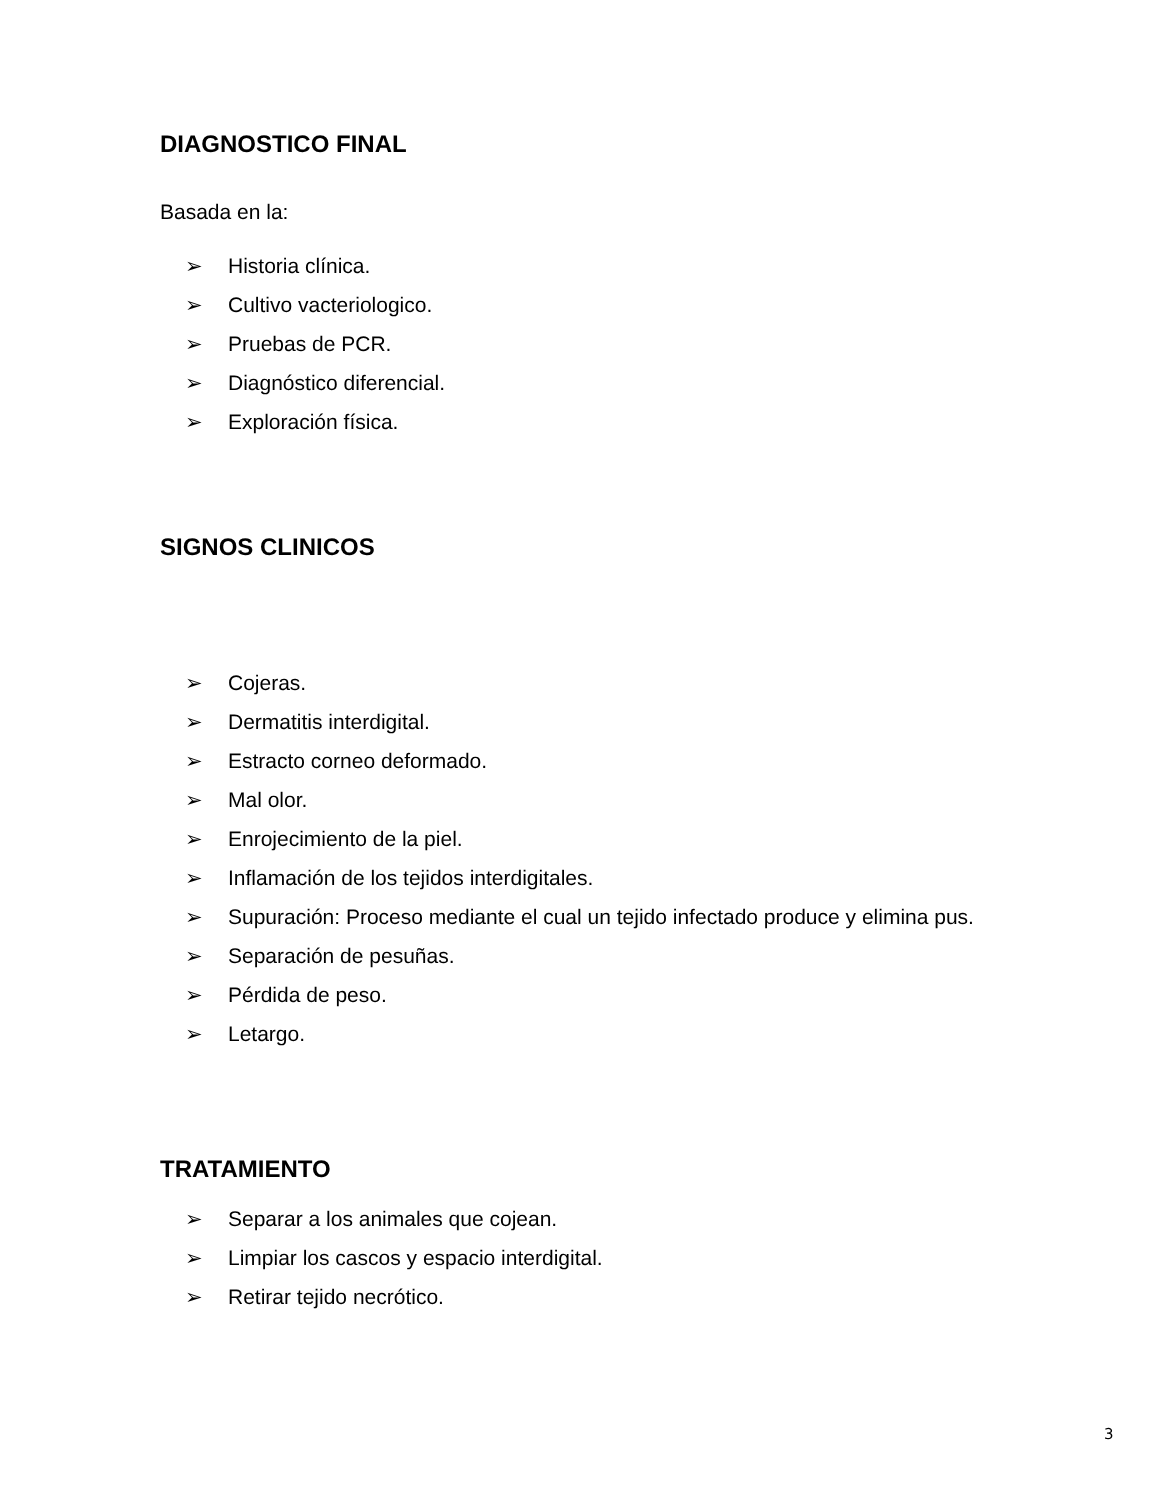DIAGNOSTICO FINAL
Basada en la:
➢ Historia clínica.
➢ Cultivo vacteriologico.
➢ Pruebas de PCR.
➢ Diagnóstico diferencial.
➢ Exploración física.
SIGNOS CLINICOS
➢ Cojeras.
➢ Dermatitis interdigital.
➢ Estracto corneo deformado.
➢ Mal olor.
➢ Enrojecimiento de la piel.
➢ Inflamación de los tejidos interdigitales.
➢ Supuración: Proceso mediante el cual un tejido infectado produce y elimina pus.
➢ Separación de pesuñas.
➢ Pérdida de peso.
➢ Letargo.
TRATAMIENTO
➢ Separar a los animales que cojean.
➢ Limpiar los cascos y espacio interdigital.
➢ Retirar tejido necrótico.
3